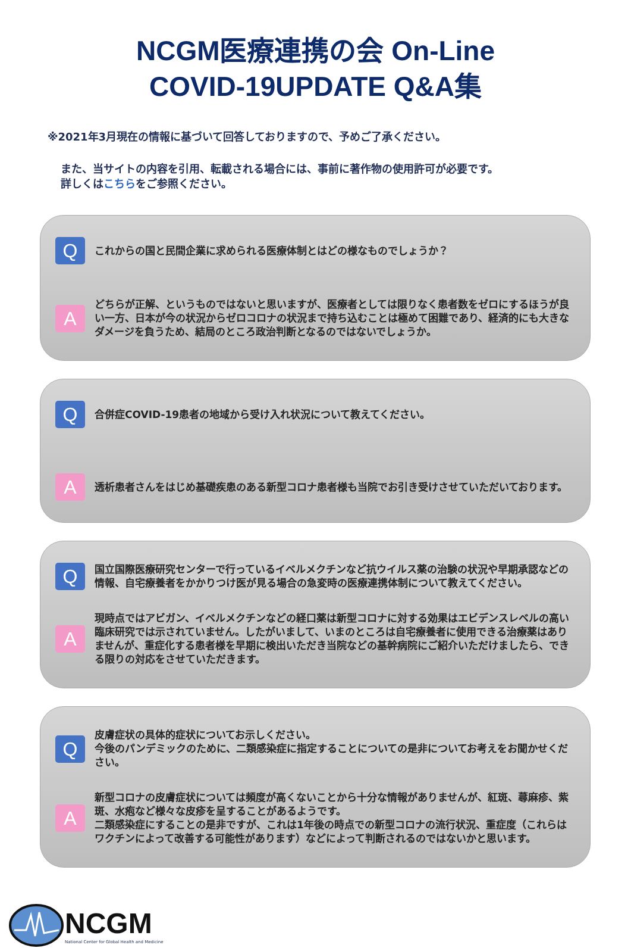NCGM医療連携の会 On-Line
COVID-19UPDATE Q&A集
※2021年3月現在の情報に基づいて回答しておりますので、予めご了承ください。
また、当サイトの内容を引用、転載される場合には、事前に著作物の使用許可が必要です。
詳しくはこちらをご参照ください。
Q
これからの国と民間企業に求められる医療体制とはどの様なものでしょうか？
A
どちらが正解、というものではないと思いますが、医療者としては限りなく患者数をゼロにするほうが良い一方、日本が今の状況からゼロコロナの状況まで持ち込むことは極めて困難であり、経済的にも大きなダメージを負うため、結局のところ政治判断となるのではないでしょうか。
Q
合併症COVID-19患者の地域から受け入れ状況について教えてください。
A
透析患者さんをはじめ基礎疾患のある新型コロナ患者様も当院でお引き受けさせていただいております。
Q
国立国際医療研究センターで行っているイベルメクチンなど抗ウイルス薬の治験の状況や早期承認などの情報、自宅療養者をかかりつけ医が見る場合の急変時の医療連携体制について教えてください。
A
現時点ではアビガン、イベルメクチンなどの経口薬は新型コロナに対する効果はエビデンスレベルの高い臨床研究では示されていません。したがいまして、いまのところは自宅療養者に使用できる治療薬はありませんが、重症化する患者様を早期に検出いただき当院などの基幹病院にご紹介いただけましたら、できる限りの対応をさせていただきます。
Q
皮膚症状の具体的症状についてお示しください。
今後のパンデミックのために、二類感染症に指定することについての是非についてお考えをお聞かせください。
A
新型コロナの皮膚症状については頻度が高くないことから十分な情報がありませんが、紅斑、蕁麻疹、紫斑、水疱など様々な皮疹を呈することがあるようです。
二類感染症にすることの是非ですが、これは1年後の時点での新型コロナの流行状況、重症度（これらはワクチンによって改善する可能性があります）などによって判断されるのではないかと思います。
NCGM
National Center for Global Health and Medicine